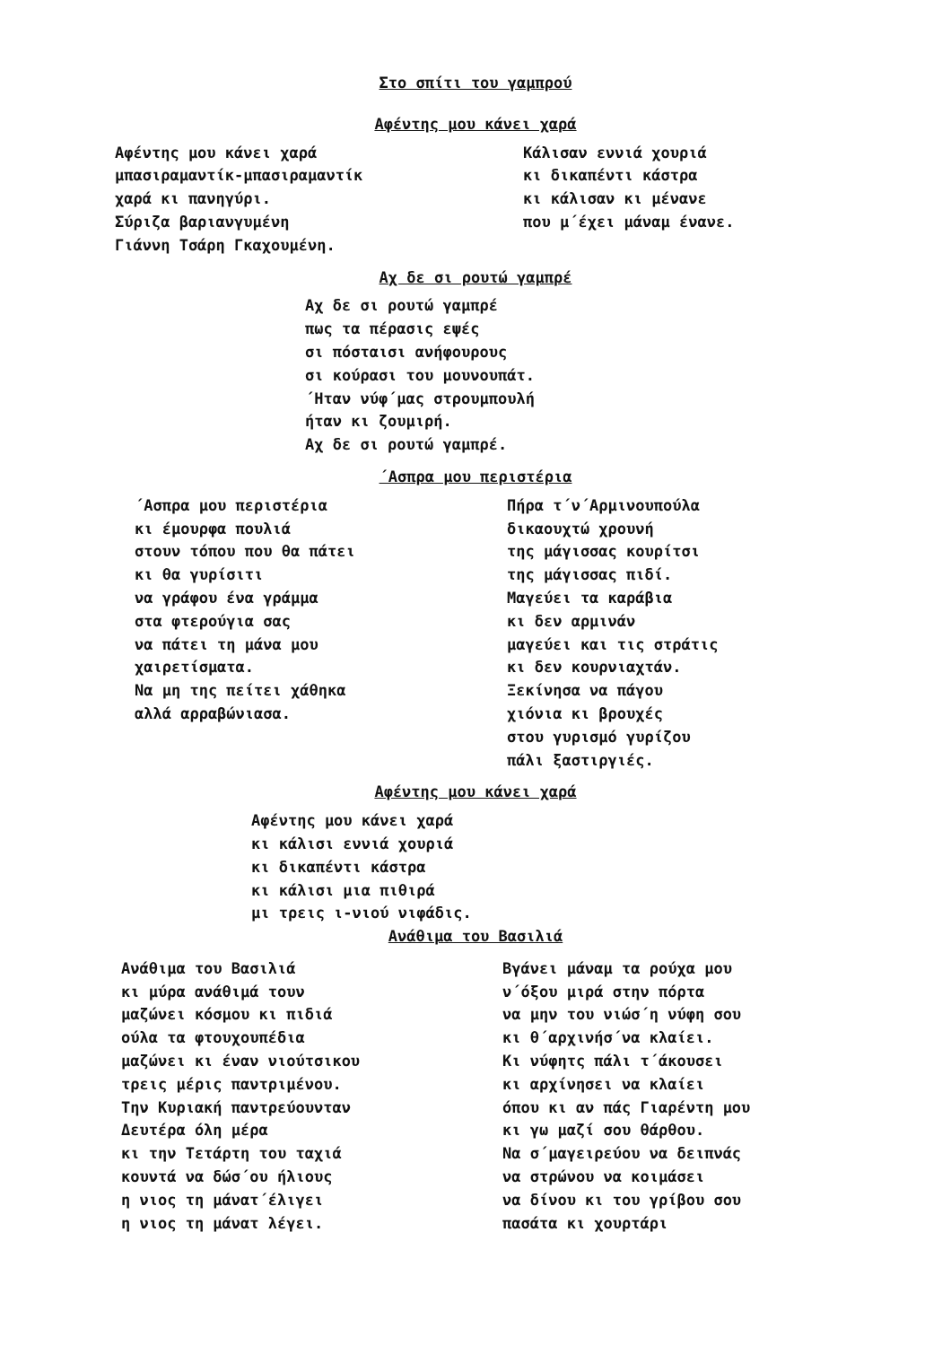Στο σπίτι του γαμπρού
Αφέντης μου κάνει χαρά
Αφέντης μου κάνει χαρά
μπασιραμαντίκ-μπασιραμαντίκ
χαρά κι πανηγύρι.
Σύριζα βαριανγυμένη
Γιάννη Τσάρη Γκαχουμένη.
Κάλισαν εννιά χουριά
κι δικαπέντι κάστρα
κι κάλισαν κι μένανε
που μ΄έχει μάναμ ένανε.
Αχ δε σι ρουτώ γαμπρέ
Αχ δε σι ρουτώ γαμπρέ
πως τα πέρασις εψές
σι πόσταισι ανήφουρους
σι κούρασι του μουνουπάτ.
΄Ηταν νύφ΄μας στρουμπουλή
ήταν κι ζουμιρή.
Αχ δε σι ρουτώ γαμπρέ.
΄Ασπρα μου περιστέρια
΄Ασπρα μου περιστέρια
κι έμουρφα πουλιά
στουν τόπου που θα πάτει
κι θα γυρίσιτι
να γράφου ένα γράμμα
στα φτερούγια σας
να πάτει τη μάνα μου
χαιρετίσματα.
Να μη της πείτει χάθηκα
αλλά αρραβώνιασα.
Πήρα τ΄ν΄Αρμινουπούλα
δικαουχτώ χρουνή
της μάγισσας κουρίτσι
της μάγισσας πιδί.
Μαγεύει τα καράβια
κι δεν αρμινάν
μαγεύει και τις στράτις
κι δεν κουρνιαχτάν.
Ξεκίνησα να πάγου
χιόνια κι βρουχές
στου γυρισμό γυρίζου
πάλι ξαστιργιές.
Αφέντης μου κάνει χαρά
Αφέντης μου κάνει χαρά
κι κάλισι εννιά χουριά
κι δικαπέντι κάστρα
κι κάλισι μια πιθιρά
μι τρεις ι-νιού νιφάδις.
Ανάθιμα του Βασιλιά
Ανάθιμα του Βασιλιά
κι μύρα ανάθιμά τουν
μαζώνει κόσμου κι πιδιά
ούλα τα φτουχουπέδια
μαζώνει κι έναν νιούτσικου
τρεις μέρις παντριμένου.
Την Κυριακή παντρεύουνταν
Δευτέρα όλη μέρα
κι την Τετάρτη του ταχιά
κουντά να δώσ΄ου ήλιους
η νιος τη μάνατ΄έλιγει
η νιος τη μάνατ λέγει.
Βγάνει μάναμ τα ρούχα μου
ν΄όξου μιρά στην πόρτα
να μην του νιώσ΄η νύφη σου
κι θ΄αρχινήσ΄να κλαίει.
Κι νύφητς πάλι τ΄άκουσει
κι αρχίνησει να κλαίει
όπου κι αν πάς Γιαρέντη μου
κι γω μαζί σου θάρθου.
Να σ΄μαγειρεύου να δειπνάς
να στρώνου να κοιμάσει
να δίνου κι του γρίβου σου
πασάτα κι χουρτάρι